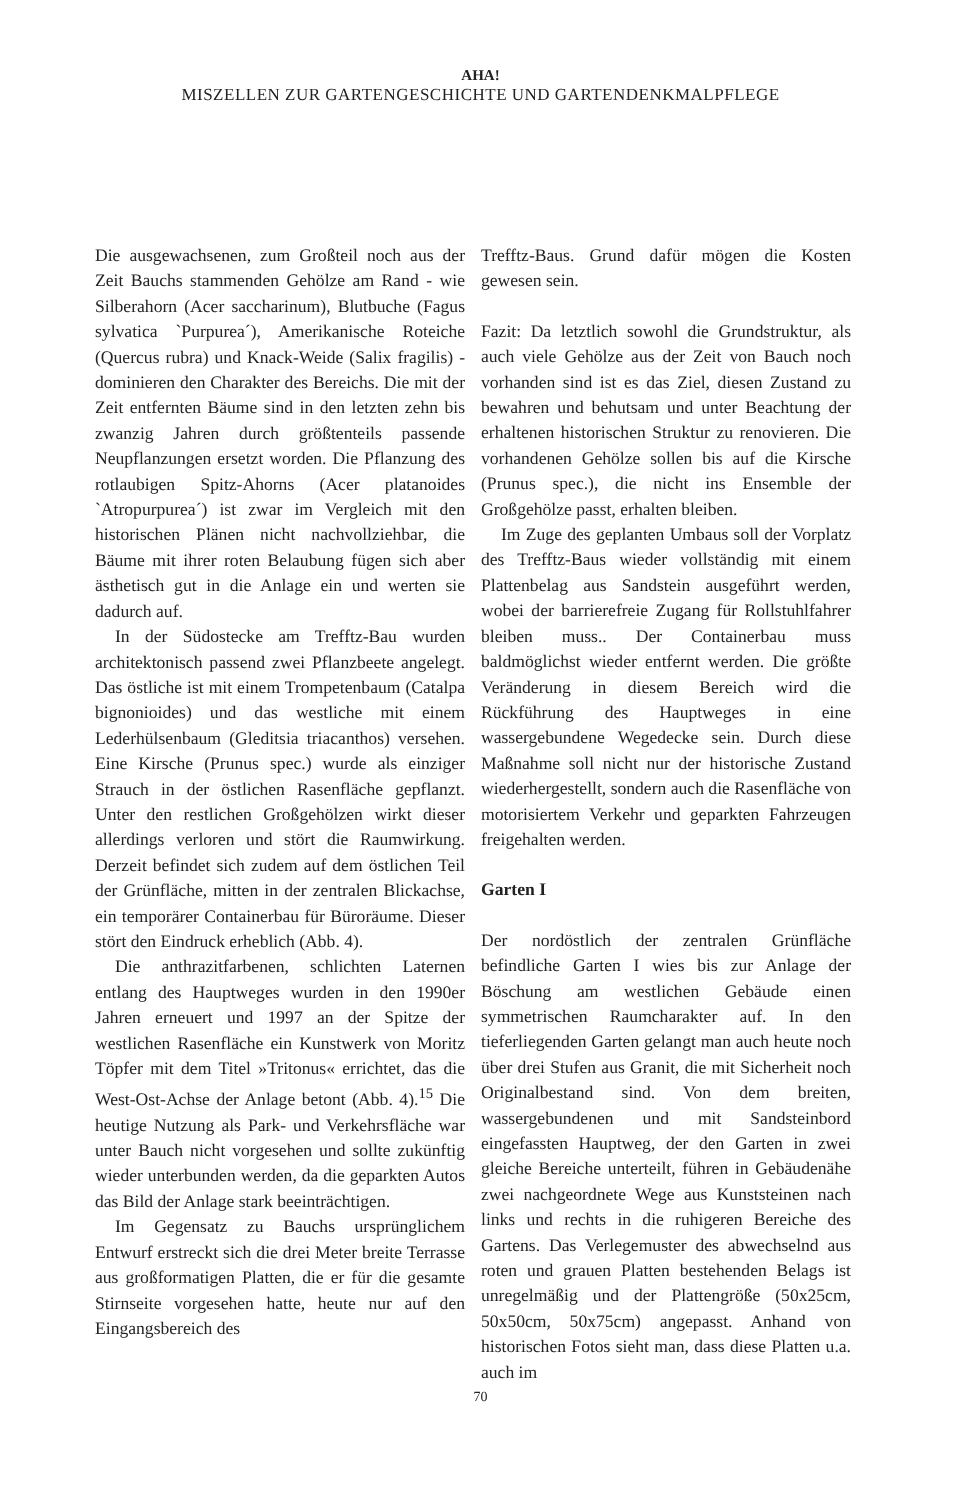AHA!
MISZELLEN ZUR GARTENGESCHICHTE UND GARTENDENKMALPFLEGE
Die ausgewachsenen, zum Großteil noch aus der Zeit Bauchs stammenden Gehölze am Rand - wie Silberahorn (Acer saccharinum), Blutbuche (Fagus sylvatica `Purpurea´), Amerikanische Roteiche (Quercus rubra) und Knack-Weide (Salix fragilis) - dominieren den Charakter des Bereichs. Die mit der Zeit entfernten Bäume sind in den letzten zehn bis zwanzig Jahren durch größtenteils passende Neupflanzungen ersetzt worden. Die Pflanzung des rotlaubigen Spitz-Ahorns (Acer platanoides `Atropurpurea´) ist zwar im Vergleich mit den historischen Plänen nicht nachvollziehbar, die Bäume mit ihrer roten Belaubung fügen sich aber ästhetisch gut in die Anlage ein und werten sie dadurch auf.
In der Südostecke am Trefftz-Bau wurden architektonisch passend zwei Pflanzbeete angelegt. Das östliche ist mit einem Trompetenbaum (Catalpa bignonioides) und das westliche mit einem Lederhülsenbaum (Gleditsia triacanthos) versehen. Eine Kirsche (Prunus spec.) wurde als einziger Strauch in der östlichen Rasenfläche gepflanzt. Unter den restlichen Großgehölzen wirkt dieser allerdings verloren und stört die Raumwirkung. Derzeit befindet sich zudem auf dem östlichen Teil der Grünfläche, mitten in der zentralen Blickachse, ein temporärer Containerbau für Büroräume. Dieser stört den Eindruck erheblich (Abb. 4).
Die anthrazitfarbenen, schlichten Laternen entlang des Hauptweges wurden in den 1990er Jahren erneuert und 1997 an der Spitze der westlichen Rasenfläche ein Kunstwerk von Moritz Töpfer mit dem Titel »Tritonus« errichtet, das die West-Ost-Achse der Anlage betont (Abb. 4).<sup>15</sup> Die heutige Nutzung als Park- und Verkehrsfläche war unter Bauch nicht vorgesehen und sollte zukünftig wieder unterbunden werden, da die geparkten Autos das Bild der Anlage stark beeinträchtigen.
Im Gegensatz zu Bauchs ursprünglichem Entwurf erstreckt sich die drei Meter breite Terrasse aus großformatigen Platten, die er für die gesamte Stirnseite vorgesehen hatte, heute nur auf den Eingangsbereich des
Trefftz-Baus. Grund dafür mögen die Kosten gewesen sein.
Fazit: Da letztlich sowohl die Grundstruktur, als auch viele Gehölze aus der Zeit von Bauch noch vorhanden sind ist es das Ziel, diesen Zustand zu bewahren und behutsam und unter Beachtung der erhaltenen historischen Struktur zu renovieren. Die vorhandenen Gehölze sollen bis auf die Kirsche (Prunus spec.), die nicht ins Ensemble der Großgehölze passt, erhalten bleiben.
Im Zuge des geplanten Umbaus soll der Vorplatz des Trefftz-Baus wieder vollständig mit einem Plattenbelag aus Sandstein ausgeführt werden, wobei der barrierefreie Zugang für Rollstuhlfahrer bleiben muss.. Der Containerbau muss baldmöglichst wieder entfernt werden. Die größte Veränderung in diesem Bereich wird die Rückführung des Hauptweges in eine wassergebundene Wegedecke sein. Durch diese Maßnahme soll nicht nur der historische Zustand wiederhergestellt, sondern auch die Rasenfläche von motorisiertem Verkehr und geparkten Fahrzeugen freigehalten werden.
Garten I
Der nordöstlich der zentralen Grünfläche befindliche Garten I wies bis zur Anlage der Böschung am westlichen Gebäude einen symmetrischen Raumcharakter auf. In den tieferliegenden Garten gelangt man auch heute noch über drei Stufen aus Granit, die mit Sicherheit noch Originalbestand sind. Von dem breiten, wassergebundenen und mit Sandsteinbord eingefassten Hauptweg, der den Garten in zwei gleiche Bereiche unterteilt, führen in Gebäudenähe zwei nachgeordnete Wege aus Kunststeinen nach links und rechts in die ruhigeren Bereiche des Gartens. Das Verlegemuster des abwechselnd aus roten und grauen Platten bestehenden Belags ist unregelmäßig und der Plattengröße (50x25cm, 50x50cm, 50x75cm) angepasst. Anhand von historischen Fotos sieht man, dass diese Platten u.a. auch im
70